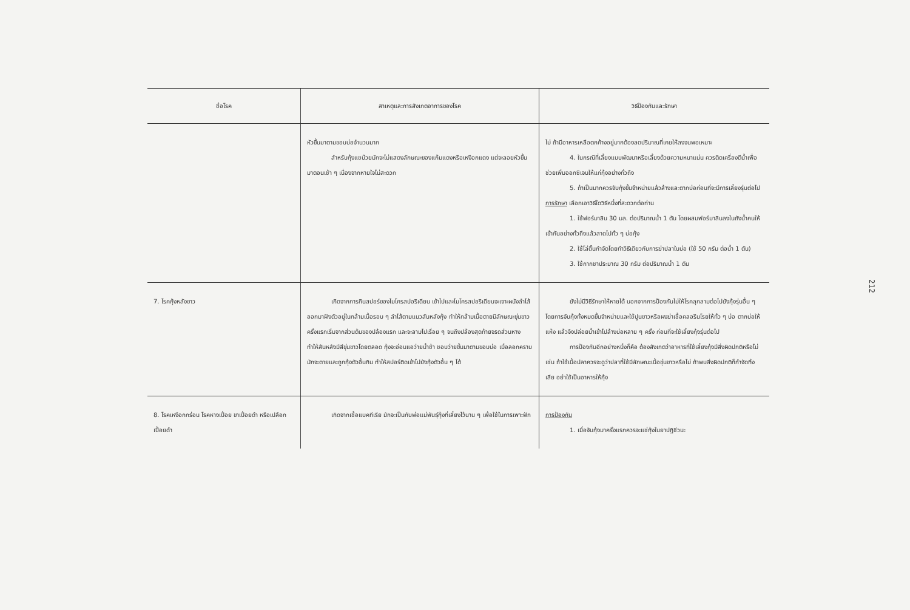| ชื่อโรค | สาเหตุและการสังเกตอาการของโรค | วิธีป้องกันและรักษา |
| --- | --- | --- |
| | หัวขึ้นมาตามขอบบ่อจำนวนมาก สำหรับกุ้งแชบ๊วยมักจะไม่แสดงลักษณะของแก้มแดงหรือเหงือกแดง แต่จะลอยหัวขึ้นมาตอนเช้า ๆ เนื่องจากหายใจไม่สะดวก | ไม่ ถ้ามีอาหารเหลือตกค้างอยู่มากต้องลดปริมาณที่เคยให้ลงจนพอเหมาะ 4. ในกรณีที่เลี้ยงแบบพัฒนาหรือเลี้ยงด้วยความหนาแน่น ควรติดเครื่องตีน้ำเพื่อช่วยเพิ่มออกซิเจนให้แก่กุ้งอย่างทั่วถึง 5. ถ้าเป็นมากควรจับกุ้งขึ้นจำหน่ายแล้วล้างและตากบ่อก่อนที่จะมีการเลี้ยงรุ่นต่อไป การรักษา เลือกเอาวิธีใดวิธีหนึ่งที่สะดวกต่อท่าน 1. ใช้ฟอร์มาลิน 30 มล. ต่อปริมาณน้ำ 1 ตัน โดยผสมฟอร์มาลินลงในถังน้ำคนให้เข้ากันอย่างทั่วถึงแล้วสาดไปทั่ว ๆ บ่อกุ้ง 2. ใช้โล่ติ๊นกำจัดโดยทำวิธีเดียวกับการฆ่าปลาในบ่อ (ใช้ 50 กรัม ต่อน้ำ 1 ตัน) 3. ใช้กากชาประมาณ 30 กรัม ต่อปริมาณน้ำ 1 ตัน |
| 7. โรคกุ้งหลังขาว | เกิดจากการกินสปอร์ของไมโครสปอริเดียน เข้าไปและไมโครสปอริเดียนจะเจาะผนังลำไส้ออกมาฝังตัวอยู่ในกล้ามเนื้อรอบ ๆ ลำไส้ตามแนวสันหลังกุ้ง ทำให้กล้ามเนื้อตายมีลักษณะขุ่นขาว ครั้งแรกเริ่มจากส่วนต้นของปล้องแรก และจะลามไปเรื่อย ๆ จนถึงปล้องสุดท้ายจรดส่วนหาง ทำให้สันหลังมีสีขุ่นขาวโดยตลอด กุ้งจะอ่อนแอว่ายน้ำช้า ชอบว่ายขึ้นมาตามขอบบ่อ เมื่อลอกคราบมักจะตายและถูกกุ้งตัวอื่นกิน ทำให้สปอร์ติดเข้าไปยังกุ้งตัวอื่น ๆ ได้ | ยังไม่มีวิธีรักษาให้หายได้ นอกจากการป้องกันไม่ให้โรคลุกลามต่อไปยังกุ้งรุ่นอื่น ๆ โดยการจับกุ้งทั้งหมดขึ้นจำหน่ายและใช้ปูนขาวหรือผงฆ่าเชื้อคลอรีนโรยให้ทั่ว ๆ บ่อ ตากบ่อให้แห้ง แล้วจึงปล่อยน้ำเข้าไปล้างบ่อหลาย ๆ ครั้ง ก่อนที่จะใช้เลี้ยงกุ้งรุ่นต่อไป การป้องกันอีกอย่างหนึ่งก็คือ ต้องสังเกตว่าอาหารที่ใช้เลี้ยงกุ้งมีสิ่งผิดปกติหรือไม่ เช่น ถ้าใช้เนื้อปลาควรจะดูว่าปลาที่ใช้มีลักษณะเนื้อขุ่นขาวหรือไม่ ถ้าพบสิ่งผิดปกติก็กำจัดทิ้งเสีย อย่าใช้เป็นอาหารให้กุ้ง |
| 8. โรคเหงือกกร่อน โรคหางเปื่อย ขาเปื่อยดำ หรือเปลือกเปื่อยดำ | เกิดจากเชื้อแบคทีเรีย มักจะเป็นกับพ่อแม่พันธุ์กุ้งที่เลี้ยงไว้นาน ๆ เพื่อใช้ในการเพาะฟัก | การป้องกัน 1. เมื่อจับกุ้งมาครั้งแรกควรจะแช่กุ้งในยาปฏิชีวนะ |
212